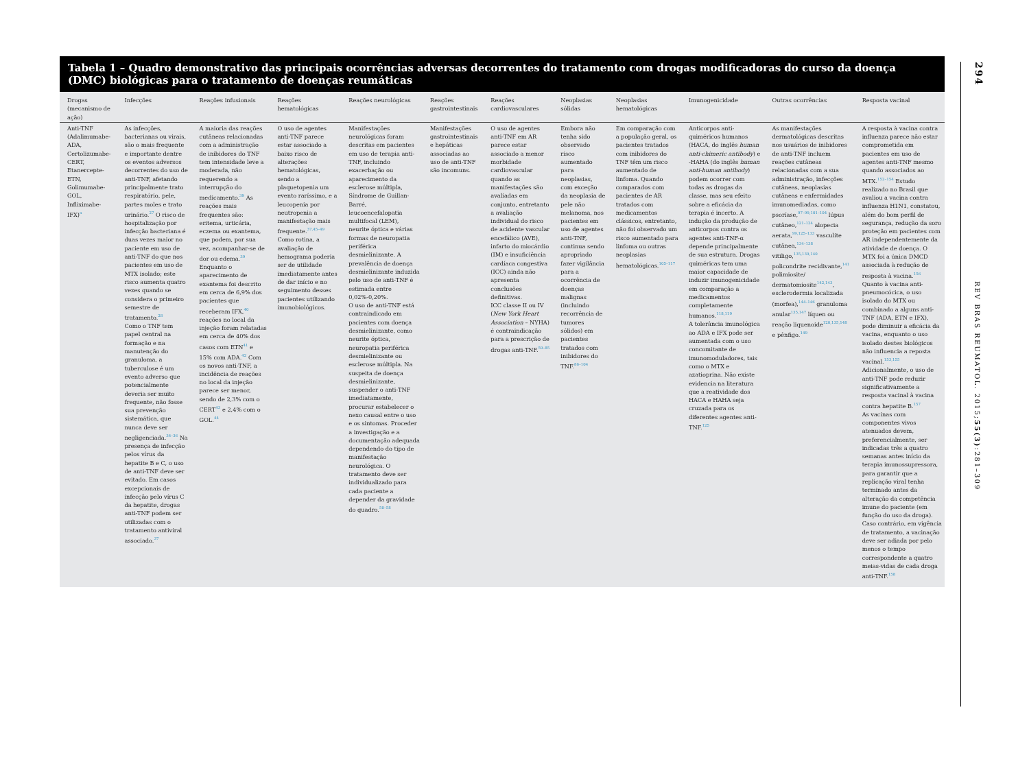Tabela 1 – Quadro demonstrativo das principais ocorrências adversas decorrentes do tratamento com drogas modificadoras do curso da doença (DMC) biológicas para o tratamento de doenças reumáticas
| Drogas (mecanismo de ação) | Infecções | Reações infusionais | Reações hematológicas | Reações neurológicas | Reações gastrointestinais | Reações cardiovasculares | Neoplasias sólidas | Neoplasias hematológicas | Imunogenicidade | Outras ocorrências | Resposta vacinal |
| --- | --- | --- | --- | --- | --- | --- | --- | --- | --- | --- | --- |
| Anti-TNF (Adalimumabe- ADA, Certolizumabe- CERT, Etanercepte- ETN, Golimumabe- GOL, Infliximabe- IFX)<sup>a</sup> | As infecções, bacterianas ou virais, são o mais frequente e importante dentre os eventos adversos decorrentes do uso de anti-TNF, afetando principalmente trato respiratório, pele, partes moles e trato urinário.<sup>27</sup> O risco de hospitalização por infecção bacteriana é duas vezes maior no paciente em uso de anti-TNF do que nos pacientes em uso de MTX isolado; este risco aumenta quatro vezes quando se considera o primeiro semestre de tratamento.<sup>28</sup> Como o TNF tem papel central na formação e na manutenção do granuloma, a tuberculose é um evento adverso que potencialmente deveria ser muito frequente, não fosse sua prevenção sistemática, que nunca deve ser negligenciada.<sup>34–36</sup> Na presença de infecção pelos vírus da hepatite B e C, o uso de anti-TNF deve ser evitado. Em casos excepcionais de infecção pelo vírus C da hepatite, drogas anti-TNF podem ser utilizadas com o tratamento antiviral associado.<sup>37</sup> | A maioria das reações cutâneas relacionadas com a administração de inibidores do TNF tem intensidade leve a moderada, não requerendo a interrupção do medicamento.<sup>39</sup> As reações mais frequentes são: eritema, urticária, eczema ou exantema, que podem, por sua vez, acompanhar-se de dor ou edema.<sup>39</sup> Enquanto o aparecimento de exantema foi descrito em cerca de 6,9% dos pacientes que receberam IFX,<sup>40</sup> reações no local da injeção foram relatadas em cerca de 40% dos casos com ETN<sup>41</sup> e 15% com ADA.<sup>42</sup> Com os novos anti-TNF, a incidência de reações no local da injeção parece ser menor, sendo de 2,3% com o CERT<sup>43</sup> e 2,4% com o GOL.<sup>44</sup> | O uso de agentes anti-TNF parece estar associado a baixo risco de alterações hematológicas, sendo a plaquetopenia um evento raríssimo, e a leucopenia por neutropenia a manifestação mais frequente.<sup>37,45–49</sup> Como rotina, a avaliação de hemograma poderia ser de utilidade imediatamente antes de dar início e no seguimento desses pacientes utilizando imunobiológicos. | Manifestações neurológicas foram descritas em pacientes em uso de terapia anti-TNF, incluindo exacerbação ou aparecimento da esclerose múltipla, Síndrome de Guillan-Barré, leucoencefalopatia multifocal (LEM), neurite óptica e várias formas de neuropatia periférica desmielinizante. A prevalência de doença desmielinizante induzida pelo uso de anti-TNF é estimada entre 0,02%-0,20%. O uso de anti-TNF está contraindicado em pacientes com doença desmielinizante, como neurite óptica, neuropatia periférica desmielinizante ou esclerose múltipla. Na suspeita de doença desmielinizante, suspender o anti-TNF imediatamente, procurar estabelecer o nexo causal entre o uso e os sintomas. Proceder a investigação e a documentação adequada dependendo do tipo de manifestação neurológica. O tratamento deve ser individualizado para cada paciente a depender da gravidade do quadro.<sup>50–58</sup> | Manifestações gastrointestinais e hepáticas associadas ao uso de anti-TNF são incomuns. | O uso de agentes anti-TNF em AR parece estar associado a menor morbidade cardiovascular quando as manifestações são avaliadas em conjunto, entretanto a avaliação individual do risco de acidente vascular encefálico (AVE), infarto do miocárdio (IM) e insuficiência cardíaca congestiva (ICC) ainda não apresenta conclusões definitivas. ICC classe II ou IV ( New York Heart Association – NYHA) é contraindicação para a prescrição de drogas anti-TNF.<sup>59–85</sup> | Embora não tenha sido observado risco aumentado para neoplasias, com exceção da neoplasia de pele não melanoma, nos pacientes em uso de agentes anti-TNF, continua sendo apropriado fazer vigilância para a ocorrência de doenças malignas (incluindo recorrência de tumores sólidos) em pacientes tratados com inibidores do TNF.<sup>86–104</sup> | Em comparação com a população geral, os pacientes tratados com inibidores do TNF têm um risco aumentado de linfoma. Quando comparados com pacientes de AR tratados com medicamentos clássicos, entretanto, não foi observado um risco aumentado para linfoma ou outras neoplasias hematológicas.<sup>105–117</sup> | Anticorpos anti-quiméricos humanos (HACA, do inglês human anti-chimeric antibody ) e -HAHA (do inglês human anti-human antibody ) podem ocorrer com todas as drogas da classe, mas seu efeito sobre a eficácia da terapia é incerto. A indução da produção de anticorpos contra os agentes anti-TNF-α depende principalmente de sua estrutura. Drogas quiméricas tem uma maior capacidade de induzir imunogenicidade em comparação a medicamentos completamente humanos.<sup>118,119</sup> A tolerância imunológica ao ADA e IFX pode ser aumentada com o uso concomitante de imunomoduladores, tais como o MTX e azatioprina. Não existe evidencia na literatura que a reatividade dos HACA e HAHA seja cruzada para os diferentes agentes anti-TNF.<sup>125</sup> | As manifestações dermatológicas descritas nos usuários de inibidores de anti-TNF incluem reações cutâneas relacionadas com a sua administração, infecções cutâneas, neoplasias cutâneas e enfermidades imunomediadas, como psoríase,<sup>97–99,101–104</sup> lúpus cutâneo,<sup>121–124</sup> alopecia aerata,<sup>99,125–133</sup> vasculite cutânea,<sup>134–138</sup> vitiligo,<sup>135,139,140</sup> policondrite recidivante,<sup>141</sup> polimiosite/ dermatomiosite<sup>142,143</sup>, esclerodermia localizada (morfea),<sup>144–146</sup> granuloma anular<sup>135,147</sup> líquen ou reação liquenoide<sup>120,135,148</sup> e pênfigo.<sup>149</sup> | A resposta à vacina contra influenza parece não estar comprometida em pacientes em uso de agentes anti-TNF mesmo quando associados ao MTX.<sup>152–154</sup> Estudo realizado no Brasil que avaliou a vacina contra influenza H1N1, constatou, além do bom perfil de segurança, redução da soro proteção em pacientes com AR independentemente da atividade de doença. O MTX foi a única DMCD associada à redução de resposta à vacina.<sup>156</sup> Quanto à vacina anti-pneumocócica, o uso isolado do MTX ou combinado a alguns anti-TNF (ADA, ETN e IFX), pode diminuir a eficácia da vacina, enquanto o uso isolado destes biológicos não influencia a reposta vacinal.<sup>153,155</sup> Adicionalmente, o uso de anti-TNF pode reduzir significativamente a resposta vacinal à vacina contra hepatite B.<sup>157</sup> As vacinas com componentes vivos atenuados devem, preferencialmente, ser indicadas três a quatro semanas antes início da terapia imunossupressora, para garantir que a replicação viral tenha terminado antes da alteração da competência imune do paciente (em função do uso da droga). Caso contrário, em vigência de tratamento, a vacinação deve ser adiada por pelo menos o tempo correspondente a quatro meias-vidas de cada droga anti-TNF.<sup>158</sup> |
294
REV BRAS REUMATOL. 2015;55(3):281–309